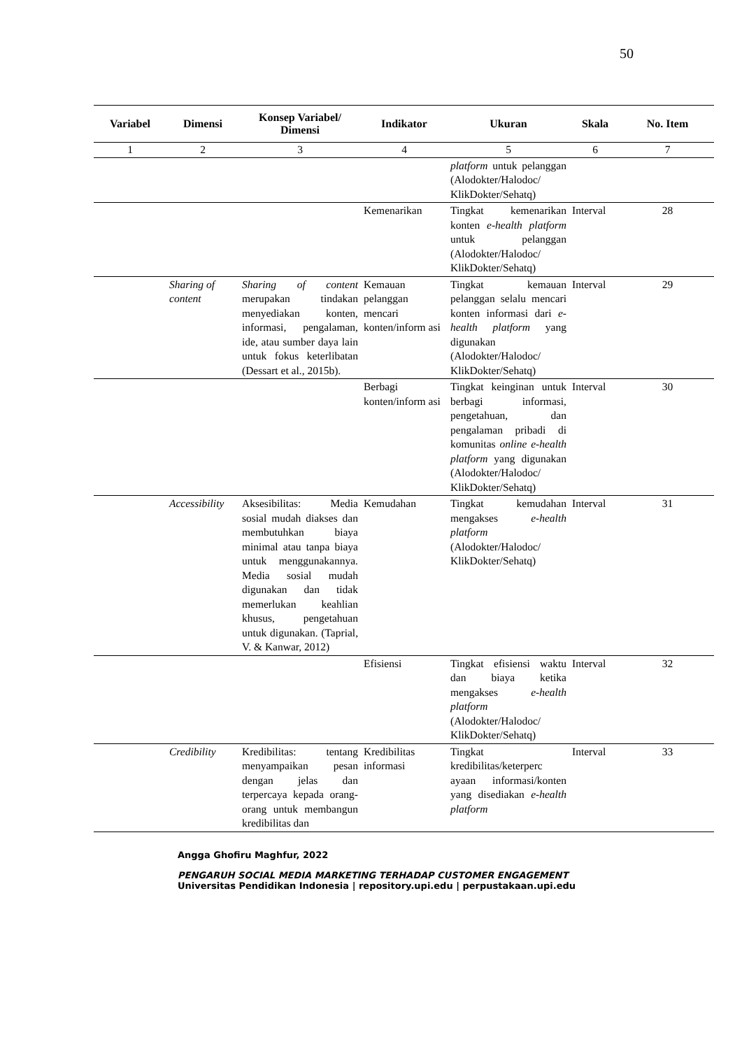50
| Variabel | Dimensi | Konsep Variabel/ Dimensi | Indikator | Ukuran | Skala | No. Item |
| --- | --- | --- | --- | --- | --- | --- |
| 1 | 2 | 3 | 4 | 5 | 6 | 7 |
| | | | | platform untuk pelanggan (Alodokter/Halodoc/ KlikDokter/Sehatq) | | |
| | | | Kemenarikan | Tingkat kemenarikan konten e-health platform untuk pelanggan (Alodokter/Halodoc/ KlikDokter/Sehatq) | Interval | 28 |
| | Sharing of content | Sharing of content merupakan tindakan menyediakan konten, informasi, pengalaman, ide, atau sumber daya lain untuk fokus keterlibatan (Dessart et al., 2015b). | Kemauan pelanggan mencari konten/inform asi | Tingkat kemauan pelanggan selalu mencari konten informasi dari e-health platform yang digunakan (Alodokter/Halodoc/ KlikDokter/Sehatq) | Interval | 29 |
| | | | Berbagi konten/inform asi | Tingkat keinginan untuk berbagi informasi, pengetahuan, dan pengalaman pribadi di komunitas online e-health platform yang digunakan (Alodokter/Halodoc/ KlikDokter/Sehatq) | Interval | 30 |
| | Accessibility | Aksesibilitas: Media sosial mudah diakses dan membutuhkan biaya minimal atau tanpa biaya untuk menggunakannya. Media sosial mudah digunakan dan tidak memerlukan keahlian khusus, pengetahuan untuk digunakan. (Taprial, V. & Kanwar, 2012) | Kemudahan | Tingkat kemudahan mengakses e-health platform (Alodokter/Halodoc/ KlikDokter/Sehatq) | Interval | 31 |
| | | | Efisiensi | Tingkat efisiensi waktu dan biaya ketika mengakses e-health platform (Alodokter/Halodoc/ KlikDokter/Sehatq) | Interval | 32 |
| | Credibility | Kredibilitas: tentang menyampaikan pesan dengan jelas dan terpercaya kepada orang-orang untuk membangun kredibilitas dan | Kredibilitas informasi | Tingkat kredibilitas/keterperc ayaan informasi/konten yang disediakan e-health platform | Interval | 33 |
Angga Ghofiru Maghfur, 2022
PENGARUH SOCIAL MEDIA MARKETING TERHADAP CUSTOMER ENGAGEMENT
Universitas Pendidikan Indonesia | repository.upi.edu | perpustakaan.upi.edu